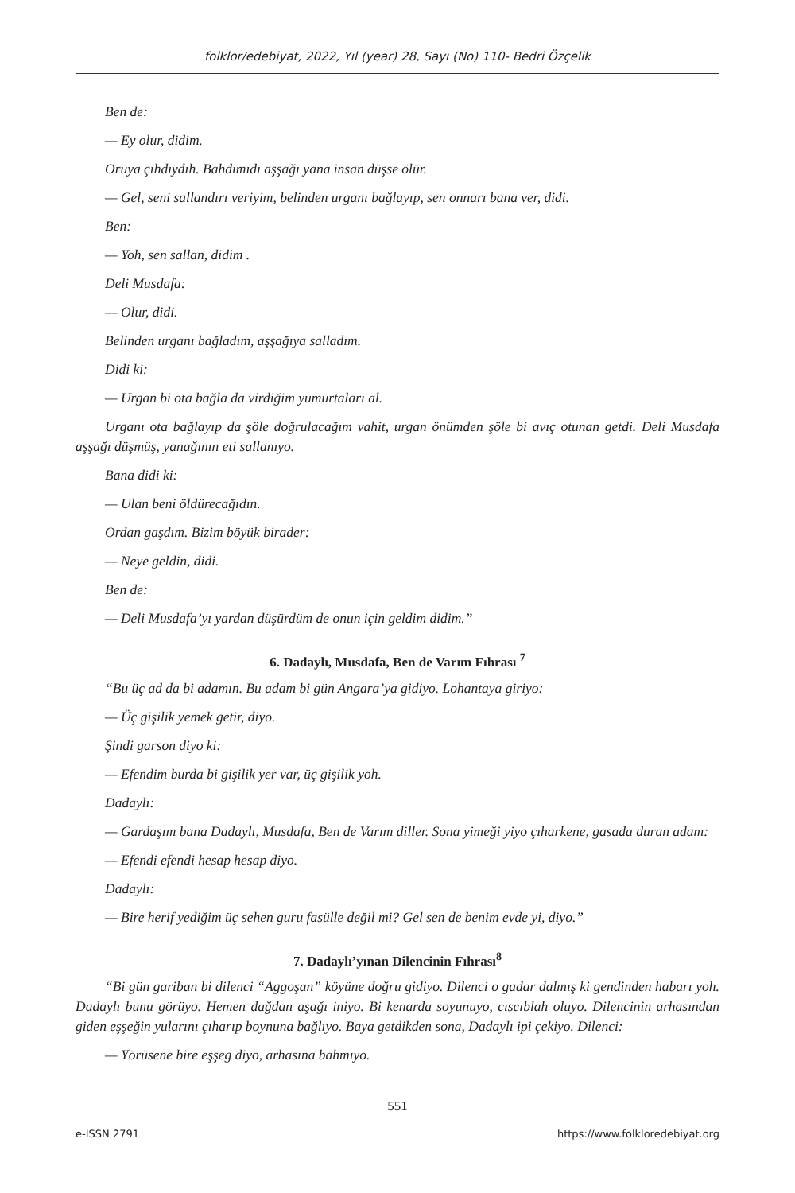folklor/edebiyat, 2022, Yıl (year) 28, Sayı (No) 110- Bedri Özçelik
Ben de:
— Ey olur, didim.
Oruya çıhdıydıh. Bahdımıdı aşşağı yana insan düşse ölür.
— Gel, seni sallandırı veriyim, belinden urganı bağlayıp, sen onnarı bana ver, didi.
Ben:
— Yoh, sen sallan, didim .
Deli Musdafa:
— Olur, didi.
Belinden urganı bağladım, aşşağıya salladım.
Didi ki:
— Urgan bi ota bağla da virdiğim yumurtaları al.
Urganı ota bağlayıp da şöle doğrulacağım vahit, urgan önümden şöle bi avıç otunan getdi. Deli Musdafa aşşağı düşmüş, yanağının eti sallanıyo.
Bana didi ki:
— Ulan beni öldürecağıdın.
Ordan gaşdım. Bizim böyük birader:
— Neye geldin, didi.
Ben de:
— Deli Musdafa’yı yardan düşürdüm de onun için geldim didim.”
6. Dadaylı, Musdafa, Ben de Varım Fıhrası <sup>7</sup>
“Bu üç ad da bi adamın. Bu adam bi gün Angara’ya gidiyo. Lohantaya giriyo:
— Üç gişilik yemek getir, diyo.
Şindi garson diyo ki:
— Efendim burda bi gişilik yer var, üç gişilik yoh.
Dadaylı:
— Gardaşım bana Dadaylı, Musdafa, Ben de Varım diller. Sona yimeği yiyo çıharkene, gasada duran adam:
— Efendi efendi hesap hesap diyo.
Dadaylı:
— Bire herif yediğim üç sehen guru fasülle değil mi? Gel sen de benim evde yi, diyo.”
7. Dadaylı’yınan Dilencinin Fıhrası<sup>8</sup>
“Bi gün gariban bi dilenci “Aggoşan” köyüne doğru gidiyo. Dilenci o gadar dalmış ki gendinden habarı yoh. Dadaylı bunu görüyo. Hemen dağdan aşağı iniyo. Bi kenarda soyunuyo, cıscıblah oluyo. Dilencinin arhasından giden eşşeğin yularını çıharıp boynuna bağlıyo. Baya getdikden sona, Dadaylı ipi çekiyo. Dilenci:
— Yörüsene bire eşşeg diyo, arhasına bahmıyo.
551
e-ISSN 2791 https://www.folkloredebiyat.org